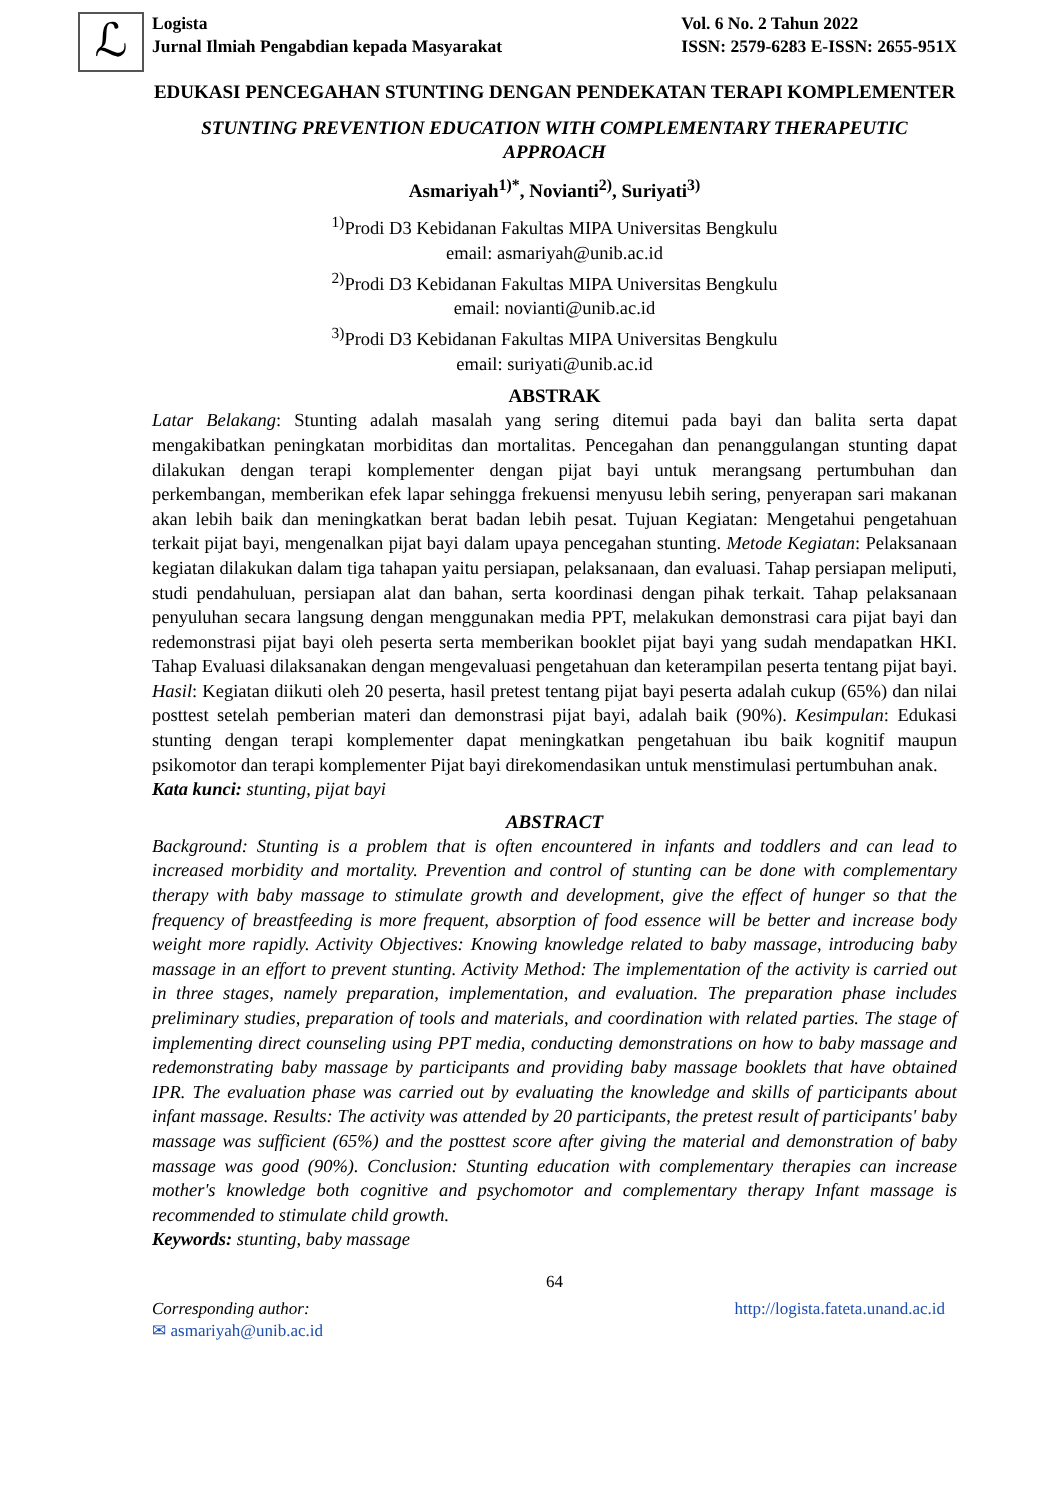ℒ
Logista
Jurnal Ilmiah Pengabdian kepada Masyarakat
Vol. 6 No. 2 Tahun 2022
ISSN: 2579-6283 E-ISSN: 2655-951X
EDUKASI PENCEGAHAN STUNTING DENGAN PENDEKATAN TERAPI KOMPLEMENTER
STUNTING PREVENTION EDUCATION WITH COMPLEMENTARY THERAPEUTIC APPROACH
Asmariyah<sup>1)*</sup>, Novianti<sup>2)</sup>, Suriyati<sup>3)</sup>
<sup>1)</sup> Prodi D3 Kebidanan Fakultas MIPA Universitas Bengkulu
email: asmariyah@unib.ac.id
<sup>2)</sup> Prodi D3 Kebidanan Fakultas MIPA Universitas Bengkulu
email: novianti@unib.ac.id
<sup>3)</sup> Prodi D3 Kebidanan Fakultas MIPA Universitas Bengkulu
email: suriyati@unib.ac.id
ABSTRAK
Latar Belakang: Stunting adalah masalah yang sering ditemui pada bayi dan balita serta dapat mengakibatkan peningkatan morbiditas dan mortalitas. Pencegahan dan penanggulangan stunting dapat dilakukan dengan terapi komplementer dengan pijat bayi untuk merangsang pertumbuhan dan perkembangan, memberikan efek lapar sehingga frekuensi menyusu lebih sering, penyerapan sari makanan akan lebih baik dan meningkatkan berat badan lebih pesat. Tujuan Kegiatan: Mengetahui pengetahuan terkait pijat bayi, mengenalkan pijat bayi dalam upaya pencegahan stunting. Metode Kegiatan: Pelaksanaan kegiatan dilakukan dalam tiga tahapan yaitu persiapan, pelaksanaan, dan evaluasi. Tahap persiapan meliputi, studi pendahuluan, persiapan alat dan bahan, serta koordinasi dengan pihak terkait. Tahap pelaksanaan penyuluhan secara langsung dengan menggunakan media PPT, melakukan demonstrasi cara pijat bayi dan redemonstrasi pijat bayi oleh peserta serta memberikan booklet pijat bayi yang sudah mendapatkan HKI. Tahap Evaluasi dilaksanakan dengan mengevaluasi pengetahuan dan keterampilan peserta tentang pijat bayi. Hasil: Kegiatan diikuti oleh 20 peserta, hasil pretest tentang pijat bayi peserta adalah cukup (65%) dan nilai posttest setelah pemberian materi dan demonstrasi pijat bayi, adalah baik (90%). Kesimpulan: Edukasi stunting dengan terapi komplementer dapat meningkatkan pengetahuan ibu baik kognitif maupun psikomotor dan terapi komplementer Pijat bayi direkomendasikan untuk menstimulasi pertumbuhan anak.
Kata kunci: stunting, pijat bayi
ABSTRACT
Background: Stunting is a problem that is often encountered in infants and toddlers and can lead to increased morbidity and mortality. Prevention and control of stunting can be done with complementary therapy with baby massage to stimulate growth and development, give the effect of hunger so that the frequency of breastfeeding is more frequent, absorption of food essence will be better and increase body weight more rapidly. Activity Objectives: Knowing knowledge related to baby massage, introducing baby massage in an effort to prevent stunting. Activity Method: The implementation of the activity is carried out in three stages, namely preparation, implementation, and evaluation. The preparation phase includes preliminary studies, preparation of tools and materials, and coordination with related parties. The stage of implementing direct counseling using PPT media, conducting demonstrations on how to baby massage and redemonstrating baby massage by participants and providing baby massage booklets that have obtained IPR. The evaluation phase was carried out by evaluating the knowledge and skills of participants about infant massage. Results: The activity was attended by 20 participants, the pretest result of participants' baby massage was sufficient (65%) and the posttest score after giving the material and demonstration of baby massage was good (90%). Conclusion: Stunting education with complementary therapies can increase mother's knowledge both cognitive and psychomotor and complementary therapy Infant massage is recommended to stimulate child growth.
Keywords: stunting, baby massage
64
Corresponding author:
✉ asmariyah@unib.ac.id
http://logista.fateta.unand.ac.id